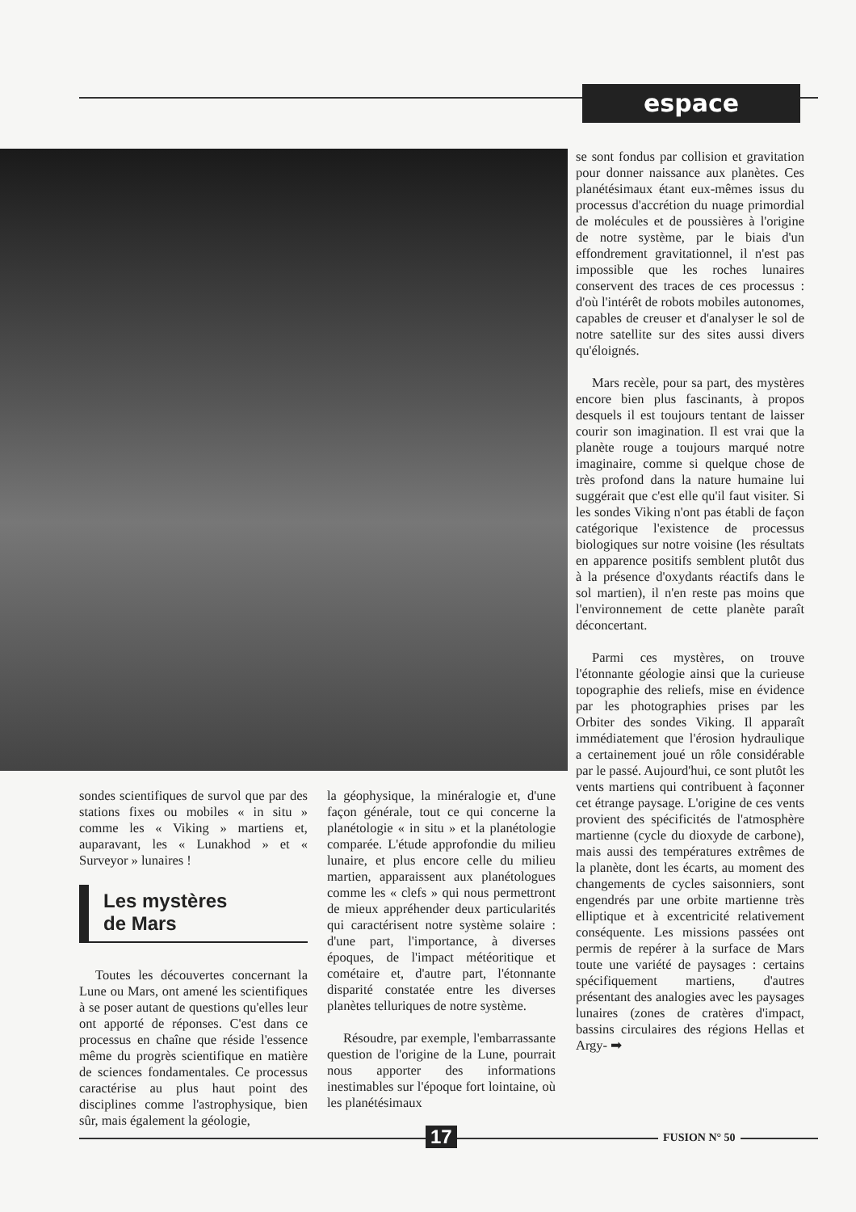espace
se sont fondus par collision et gravitation pour donner naissance aux planètes. Ces planétésimaux étant eux-mêmes issus du processus d'accrétion du nuage primordial de molécules et de poussières à l'origine de notre système, par le biais d'un effondrement gravitationnel, il n'est pas impossible que les roches lunaires conservent des traces de ces processus : d'où l'intérêt de robots mobiles autonomes, capables de creuser et d'analyser le sol de notre satellite sur des sites aussi divers qu'éloignés.
Mars recèle, pour sa part, des mystères encore bien plus fascinants, à propos desquels il est toujours tentant de laisser courir son imagination. Il est vrai que la planète rouge a toujours marqué notre imaginaire, comme si quelque chose de très profond dans la nature humaine lui suggérait que c'est elle qu'il faut visiter. Si les sondes Viking n'ont pas établi de façon catégorique l'existence de processus biologiques sur notre voisine (les résultats en apparence positifs semblent plutôt dus à la présence d'oxydants réactifs dans le sol martien), il n'en reste pas moins que l'environnement de cette planète paraît déconcertant.
Parmi ces mystères, on trouve l'étonnante géologie ainsi que la curieuse topographie des reliefs, mise en évidence par les photographies prises par les Orbiter des sondes Viking. Il apparaît immédiatement que l'érosion hydraulique a certainement joué un rôle considérable par le passé. Aujourd'hui, ce sont plutôt les vents martiens qui contribuent à façonner cet étrange paysage. L'origine de ces vents provient des spécificités de l'atmosphère martienne (cycle du dioxyde de carbone), mais aussi des températures extrêmes de la planète, dont les écarts, au moment des changements de cycles saisonniers, sont engendrés par une orbite martienne très elliptique et à excentricité relativement conséquente. Les missions passées ont permis de repérer à la surface de Mars toute une variété de paysages : certains spécifiquement martiens, d'autres présentant des analogies avec les paysages lunaires (zones de cratères d'impact, bassins circulaires des régions Hellas et Argy- ➡
sondes scientifiques de survol que par des stations fixes ou mobiles « in situ » comme les « Viking » martiens et, auparavant, les « Lunakhod » et « Surveyor » lunaires !
Les mystères
de Mars
Toutes les découvertes concernant la Lune ou Mars, ont amené les scientifiques à se poser autant de questions qu'elles leur ont apporté de réponses. C'est dans ce processus en chaîne que réside l'essence même du progrès scientifique en matière de sciences fondamentales. Ce processus caractérise au plus haut point des disciplines comme l'astrophysique, bien sûr, mais également la géologie,
la géophysique, la minéralogie et, d'une façon générale, tout ce qui concerne la planétologie « in situ » et la planétologie comparée. L'étude approfondie du milieu lunaire, et plus encore celle du milieu martien, apparaissent aux planétologues comme les « clefs » qui nous permettront de mieux appréhender deux particularités qui caractérisent notre système solaire : d'une part, l'importance, à diverses époques, de l'impact météoritique et cométaire et, d'autre part, l'étonnante disparité constatée entre les diverses planètes telluriques de notre système.
Résoudre, par exemple, l'embarrassante question de l'origine de la Lune, pourrait nous apporter des informations inestimables sur l'époque fort lointaine, où les planétésimaux
17 FUSION N° 50